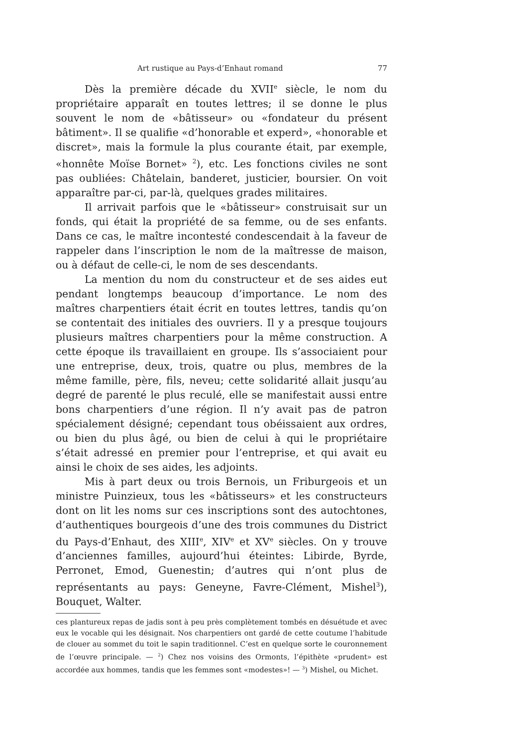Art rustique au Pays-d’Enhaut romand 77
Dès la première décade du XVII<sup>e</sup> siècle, le nom du propriétaire apparaît en toutes lettres; il se donne le plus souvent le nom de «bâtisseur» ou «fondateur du présent bâtiment». Il se qualifie «d’honorable et experd», «honorable et discret», mais la formule la plus courante était, par exemple, «honnête Moïse Bornet» <sup>2</sup>), etc. Les fonctions civiles ne sont pas oubliées: Châtelain, banderet, justicier, boursier. On voit apparaître par-ci, par-là, quelques grades militaires.
Il arrivait parfois que le «bâtisseur» construisait sur un fonds, qui était la propriété de sa femme, ou de ses enfants. Dans ce cas, le maître incontesté condescendait à la faveur de rappeler dans l’inscription le nom de la maîtresse de maison, ou à défaut de celle-ci, le nom de ses descendants.
La mention du nom du constructeur et de ses aides eut pendant longtemps beaucoup d’importance. Le nom des maîtres charpentiers était écrit en toutes lettres, tandis qu’on se contentait des initiales des ouvriers. Il y a presque toujours plusieurs maîtres charpentiers pour la même construction. A cette époque ils travaillaient en groupe. Ils s’associaient pour une entreprise, deux, trois, quatre ou plus, membres de la même famille, père, fils, neveu; cette solidarité allait jusqu’au degré de parenté le plus reculé, elle se manifestait aussi entre bons charpentiers d’une région. Il n’y avait pas de patron spécialement désigné; cependant tous obéissaient aux ordres, ou bien du plus âgé, ou bien de celui à qui le propriétaire s’était adressé en premier pour l’entreprise, et qui avait eu ainsi le choix de ses aides, les adjoints.
Mis à part deux ou trois Bernois, un Friburgeois et un ministre Puinzieux, tous les «bâtisseurs» et les constructeurs dont on lit les noms sur ces inscriptions sont des autochtones, d’authentiques bourgeois d’une des trois communes du District du Pays-d’Enhaut, des XIII<sup>e</sup>, XIV<sup>e</sup> et XV<sup>e</sup> siècles. On y trouve d’anciennes familles, aujourd’hui éteintes: Libirde, Byrde, Perronet, Emod, Guenestin; d’autres qui n’ont plus de représentants au pays: Geneyne, Favre-Clément, Mishel<sup>3</sup>), Bouquet, Walter.
ces plantureux repas de jadis sont à peu près complètement tombés en désuétude et avec eux le vocable qui les désignait. Nos charpentiers ont gardé de cette coutume l’habitude de clouer au sommet du toit le sapin traditionnel. C’est en quelque sorte le couronnement de l’œuvre principale. — <sup>2</sup>) Chez nos voisins des Ormonts, l’épithète «prudent» est accordée aux hommes, tandis que les femmes sont «modestes»! — <sup>3</sup>) Mishel, ou Michet.